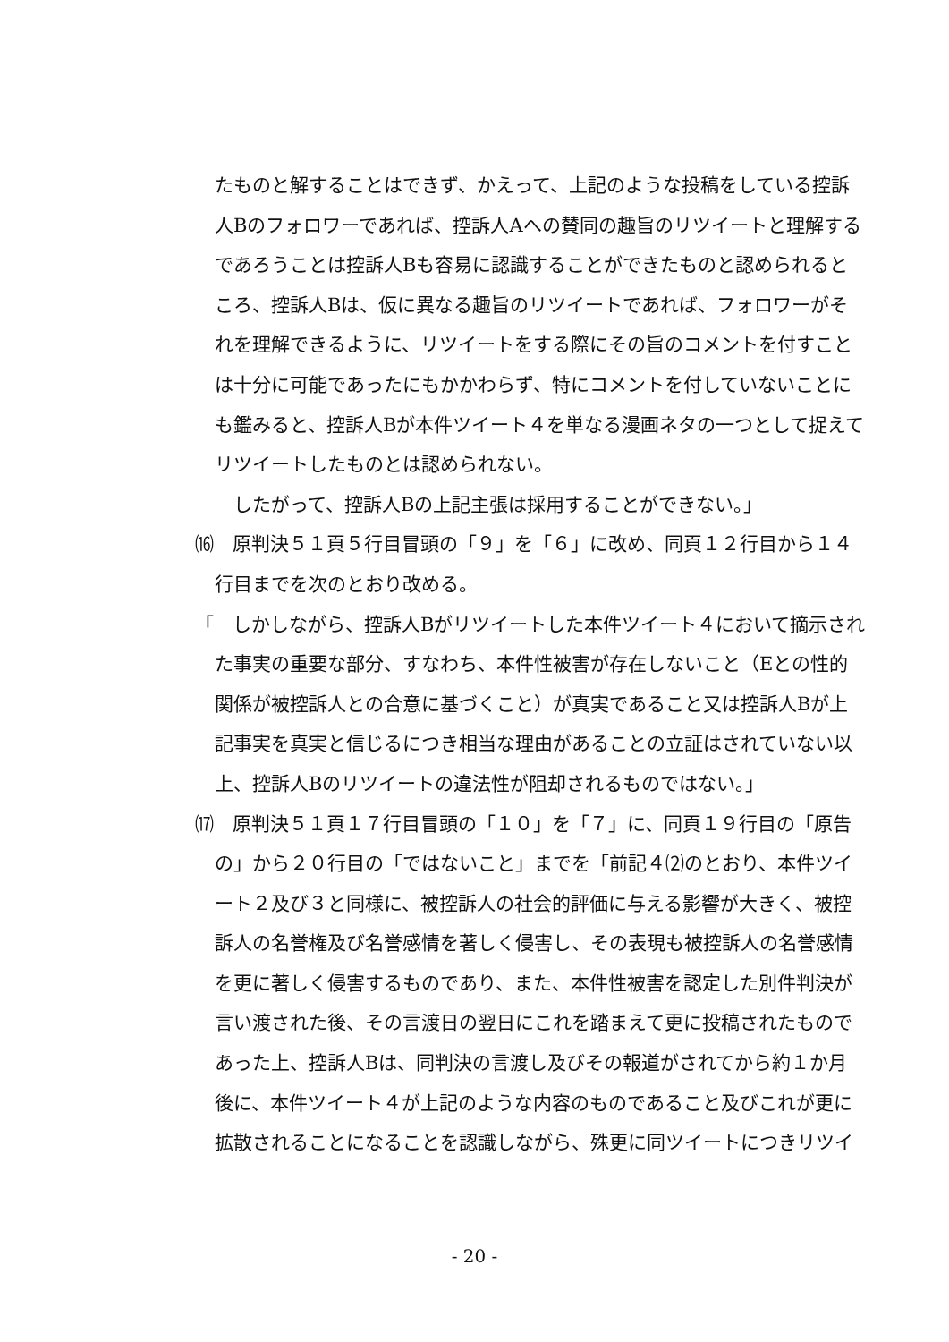たものと解することはできず、かえって、上記のような投稿をしている控訴人Bのフォロワーであれば、控訴人Aへの賛同の趣旨のリツイートと理解するであろうことは控訴人Bも容易に認識することができたものと認められるところ、控訴人Bは、仮に異なる趣旨のリツイートであれば、フォロワーがそれを理解できるように、リツイートをする際にその旨のコメントを付すことは十分に可能であったにもかかわらず、特にコメントを付していないことにも鑑みると、控訴人Bが本件ツイート４を単なる漫画ネタの一つとして捉えてリツイートしたものとは認められない。
　したがって、控訴人Bの上記主張は採用することができない。」
⒃　原判決５１頁５行目冒頭の「９」を「６」に改め、同頁１２行目から１４行目までを次のとおり改める。
「　しかしながら、控訴人Bがリツイートした本件ツイート４において摘示された事実の重要な部分、すなわち、本件性被害が存在しないこと（Eとの性的関係が被控訴人との合意に基づくこと）が真実であること又は控訴人Bが上記事実を真実と信じるにつき相当な理由があることの立証はされていない以上、控訴人Bのリツイートの違法性が阻却されるものではない。」
⒄　原判決５１頁１７行目冒頭の「１０」を「７」に、同頁１９行目の「原告の」から２０行目の「ではないこと」までを「前記４⑵のとおり、本件ツイート２及び３と同様に、被控訴人の社会的評価に与える影響が大きく、被控訴人の名誉権及び名誉感情を著しく侵害し、その表現も被控訴人の名誉感情を更に著しく侵害するものであり、また、本件性被害を認定した別件判決が言い渡された後、その言渡日の翌日にこれを踏まえて更に投稿されたものであった上、控訴人Bは、同判決の言渡し及びその報道がされてから約１か月後に、本件ツイート４が上記のような内容のものであること及びこれが更に拡散されることになることを認識しながら、殊更に同ツイートにつきリツイ
- 20 -